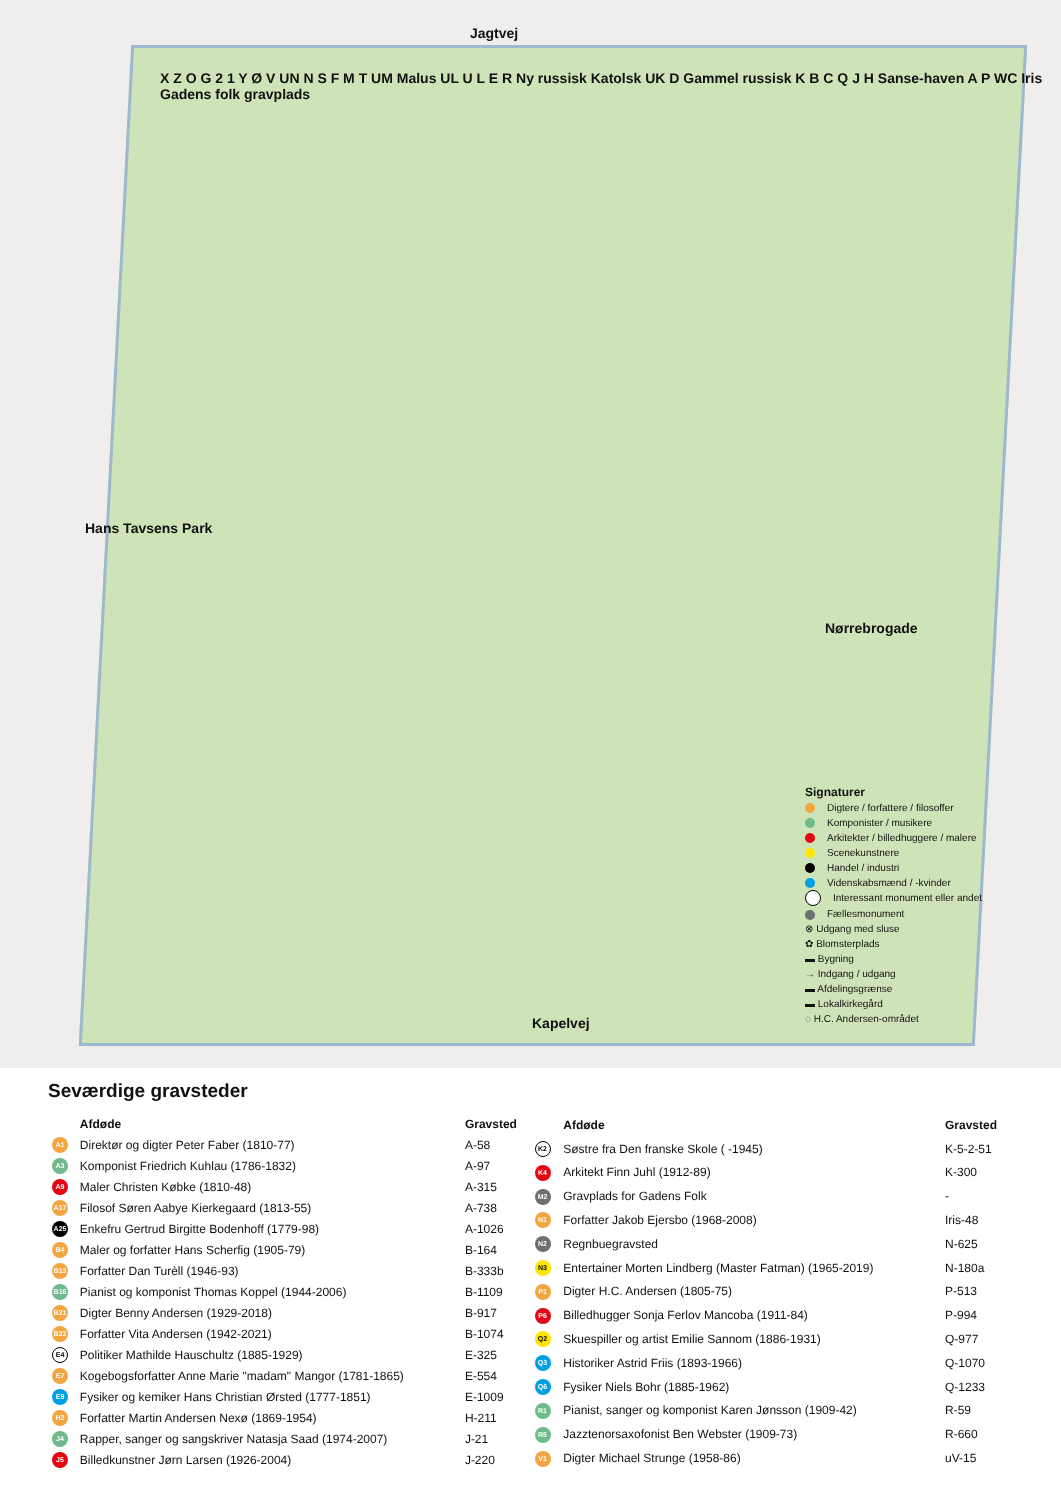Jagtvej
Kapelvej
Hans Tavsens Park
Nørrebrogade
X Z O G 2 1 Y Ø V UN N S F M T UM Malus UL U L E R Ny russisk Katolsk UK D Gammel russisk K B C Q J H Sanse-haven A P WC Iris Gadens folk gravplads
Signaturer
Digtere / forfattere / filosoffer
Komponister / musikere
Arkitekter / billedhuggere / malere
Scenekunstnere
Handel / industri
Videnskabsmænd / -kvinder
Interessant monument eller andet
Fællesmonument
⊗ Udgang med sluse
✿ Blomsterplads
▬ Bygning
→ Indgang / udgang
▬ Afdelingsgrænse
▬ Lokalkirkegård
◌ H.C. Andersen-området
Seværdige gravsteder
| | Afdøde | Gravsted |
| --- | --- | --- |
| A1 | Direktør og digter Peter Faber (1810-77) | A-58 |
| A3 | Komponist Friedrich Kuhlau (1786-1832) | A-97 |
| A9 | Maler Christen Købke (1810-48) | A-315 |
| A17 | Filosof Søren Aabye Kierkegaard (1813-55) | A-738 |
| A25 | Enkefru Gertrud Birgitte Bodenhoff (1779-98) | A-1026 |
| B4 | Maler og forfatter Hans Scherfig (1905-79) | B-164 |
| B13 | Forfatter Dan Turèll (1946-93) | B-333b |
| B16 | Pianist og komponist Thomas Koppel (1944-2006) | B-1109 |
| B21 | Digter Benny Andersen (1929-2018) | B-917 |
| B22 | Forfatter Vita Andersen (1942-2021) | B-1074 |
| E4 | Politiker Mathilde Hauschultz (1885-1929) | E-325 |
| E7 | Kogebogsforfatter Anne Marie "madam" Mangor (1781-1865) | E-554 |
| E9 | Fysiker og kemiker Hans Christian Ørsted (1777-1851) | E-1009 |
| H2 | Forfatter Martin Andersen Nexø (1869-1954) | H-211 |
| J4 | Rapper, sanger og sangskriver Natasja Saad (1974-2007) | J-21 |
| J5 | Billedkunstner Jørn Larsen (1926-2004) | J-220 |
| | Afdøde | Gravsted |
| --- | --- | --- |
| K2 | Søstre fra Den franske Skole ( -1945) | K-5-2-51 |
| K4 | Arkitekt Finn Juhl (1912-89) | K-300 |
| M2 | Gravplads for Gadens Folk | - |
| N1 | Forfatter Jakob Ejersbo (1968-2008) | Iris-48 |
| N2 | Regnbuegravsted | N-625 |
| N3 | Entertainer Morten Lindberg (Master Fatman) (1965-2019) | N-180a |
| P1 | Digter H.C. Andersen (1805-75) | P-513 |
| P6 | Billedhugger Sonja Ferlov Mancoba (1911-84) | P-994 |
| Q2 | Skuespiller og artist Emilie Sannom (1886-1931) | Q-977 |
| Q3 | Historiker Astrid Friis (1893-1966) | Q-1070 |
| Q6 | Fysiker Niels Bohr (1885-1962) | Q-1233 |
| R1 | Pianist, sanger og komponist Karen Jønsson (1909-42) | R-59 |
| R5 | Jazztenorsaxofonist Ben Webster (1909-73) | R-660 |
| V1 | Digter Michael Strunge (1958-86) | uV-15 |